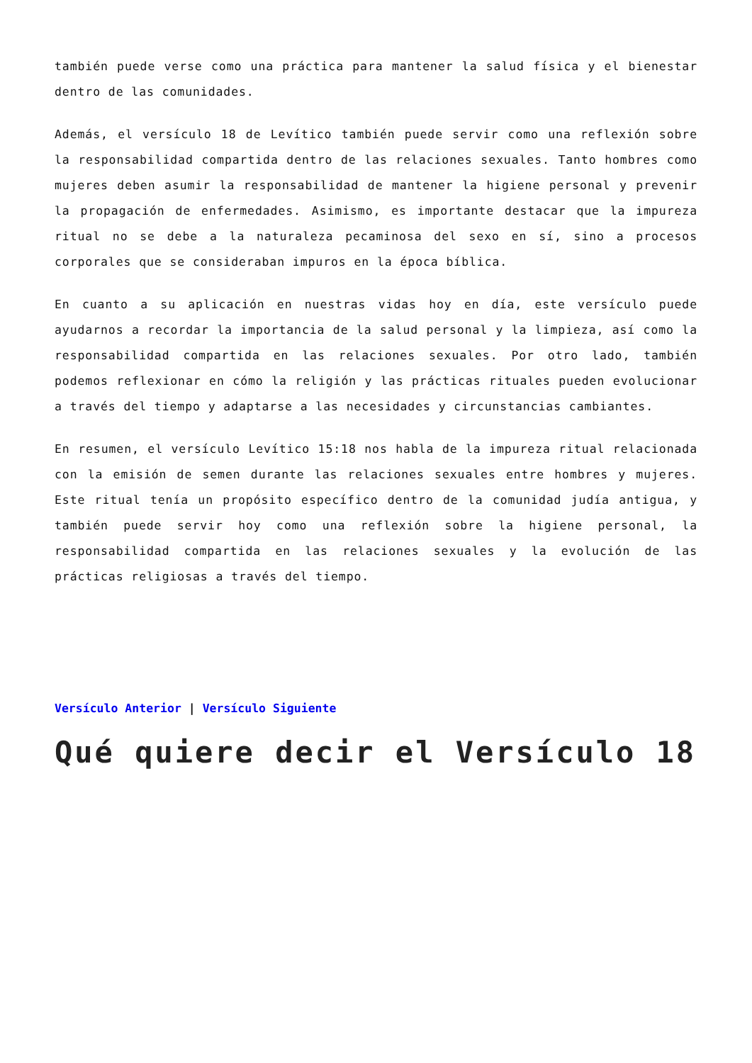también puede verse como una práctica para mantener la salud física y el bienestar dentro de las comunidades.
Además, el versículo 18 de Levítico también puede servir como una reflexión sobre la responsabilidad compartida dentro de las relaciones sexuales. Tanto hombres como mujeres deben asumir la responsabilidad de mantener la higiene personal y prevenir la propagación de enfermedades. Asimismo, es importante destacar que la impureza ritual no se debe a la naturaleza pecaminosa del sexo en sí, sino a procesos corporales que se consideraban impuros en la época bíblica.
En cuanto a su aplicación en nuestras vidas hoy en día, este versículo puede ayudarnos a recordar la importancia de la salud personal y la limpieza, así como la responsabilidad compartida en las relaciones sexuales. Por otro lado, también podemos reflexionar en cómo la religión y las prácticas rituales pueden evolucionar a través del tiempo y adaptarse a las necesidades y circunstancias cambiantes.
En resumen, el versículo Levítico 15:18 nos habla de la impureza ritual relacionada con la emisión de semen durante las relaciones sexuales entre hombres y mujeres. Este ritual tenía un propósito específico dentro de la comunidad judía antigua, y también puede servir hoy como una reflexión sobre la higiene personal, la responsabilidad compartida en las relaciones sexuales y la evolución de las prácticas religiosas a través del tiempo.
Versículo Anterior | Versículo Siguiente
Qué quiere decir el Versículo 18